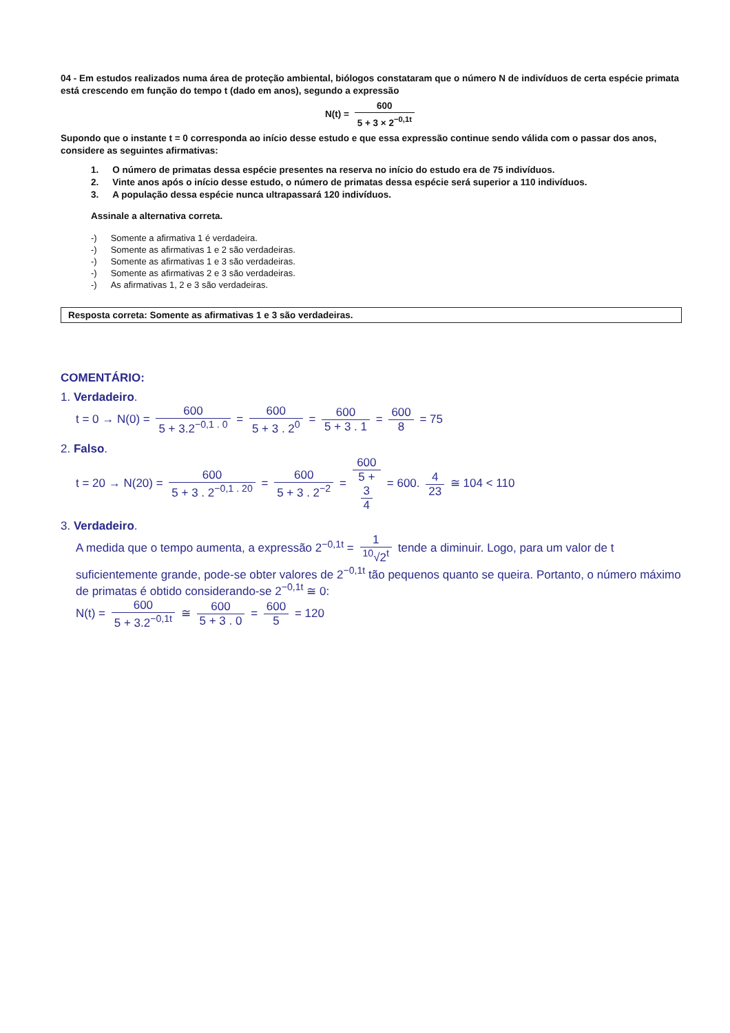04 - Em estudos realizados numa área de proteção ambiental, biólogos constataram que o número N de indivíduos de certa espécie primata está crescendo em função do tempo t (dado em anos), segundo a expressão
N(t) = 600 5 + 3 × 2<sup>−0,1t</sup>
Supondo que o instante t = 0 corresponda ao início desse estudo e que essa expressão continue sendo válida com o passar dos anos, considere as seguintes afirmativas:
1. O número de primatas dessa espécie presentes na reserva no início do estudo era de 75 indivíduos.
2. Vinte anos após o início desse estudo, o número de primatas dessa espécie será superior a 110 indivíduos.
3. A população dessa espécie nunca ultrapassará 120 indivíduos.
Assinale a alternativa correta.
-) Somente a afirmativa 1 é verdadeira.
-) Somente as afirmativas 1 e 2 são verdadeiras.
-) Somente as afirmativas 1 e 3 são verdadeiras.
-) Somente as afirmativas 2 e 3 são verdadeiras.
-) As afirmativas 1, 2 e 3 são verdadeiras.
Resposta correta: Somente as afirmativas 1 e 3 são verdadeiras.
COMENTÁRIO:
1. Verdadeiro.
t = 0 → N(0) = 600 5 + 3.2<sup>−0,1 . 0</sup> = 600 5 + 3 . 2<sup>0</sup> = 600 5 + 3 . 1 = 600 8 = 75
2. Falso.
t = 20 → N(20) = 600 5 + 3 . 2<sup>−0,1 . 20</sup> = 600 5 + 3 . 2<sup>−2</sup> = 600 5 +
3
4 = 600. 4 23 ≅ 104 < 110
3. Verdadeiro.
A medida que o tempo aumenta, a expressão 2<sup>−0,1t</sup> = 1<sup>10</sup>√2<sup>t</sup> tende a diminuir. Logo, para um valor de t suficientemente grande, pode-se obter valores de 2<sup>−0,1t</sup> tão pequenos quanto se queira. Portanto, o número máximo de primatas é obtido considerando-se 2<sup>−0,1t</sup> ≅ 0:
N(t) = 600 5 + 3.2<sup>−0,1t</sup> ≅ 600 5 + 3 . 0 = 600 5 = 120